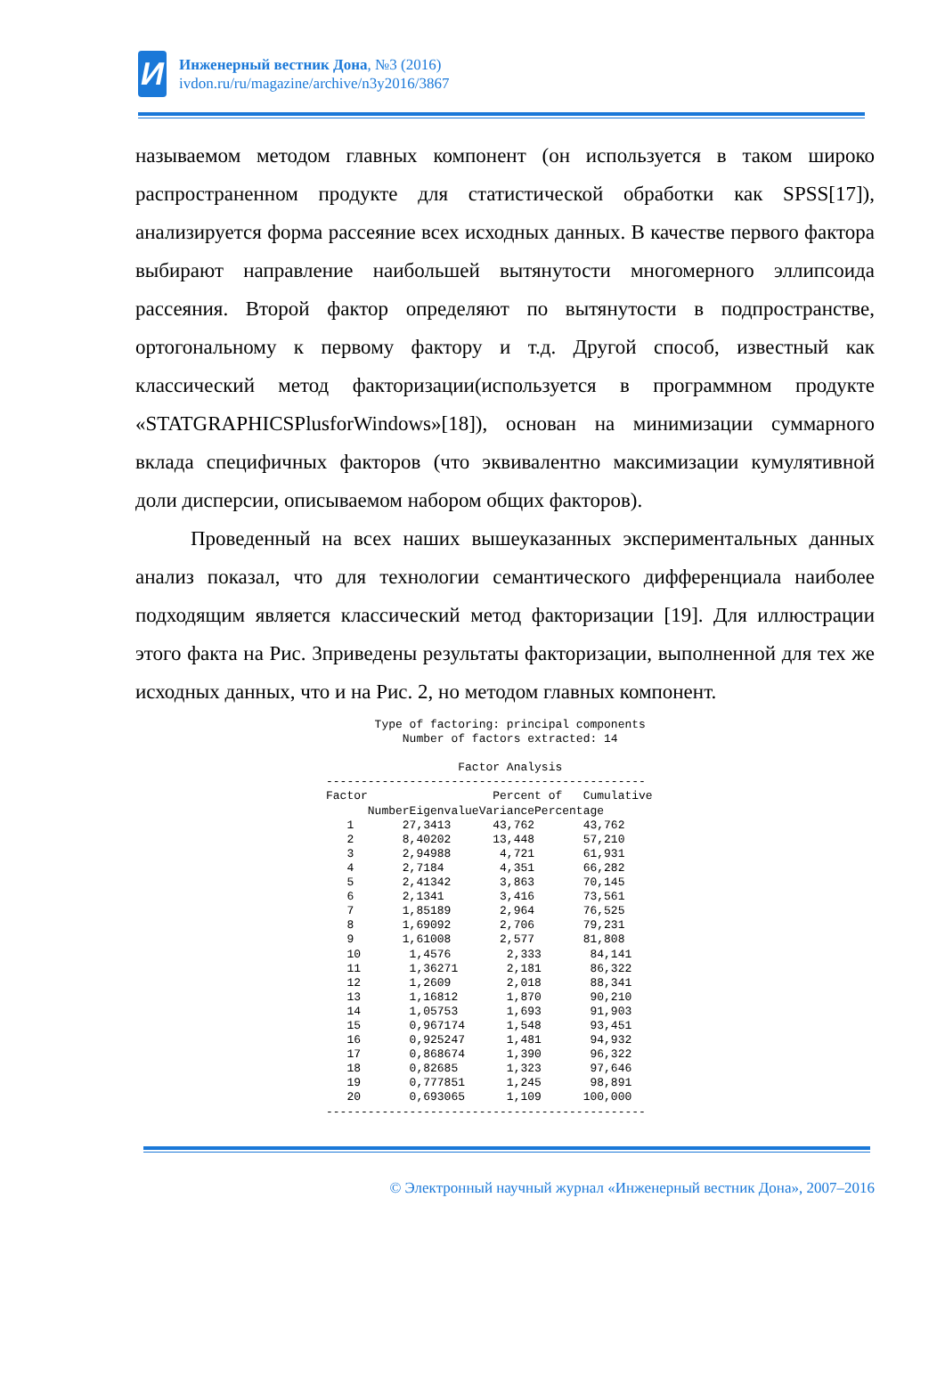И
Инженерный вестник Дона, №3 (2016)
ivdon.ru/ru/magazine/archive/n3y2016/3867
называемом методом главных компонент (он используется в таком широко распространенном продукте для статистической обработки как SPSS[17]), анализируется форма рассеяние всех исходных данных. В качестве первого фактора выбирают направление наибольшей вытянутости многомерного эллипсоида рассеяния. Второй фактор определяют по вытянутости в подпространстве, ортогональному к первому фактору и т.д. Другой способ, известный как классический метод факторизации(используется в программном продукте «STATGRAPHICSPlusforWindows»[18]), основан на минимизации суммарного вклада специфичных факторов (что эквивалентно максимизации кумулятивной доли дисперсии, описываемом набором общих факторов).
Проведенный на всех наших вышеуказанных экспериментальных данных анализ показал, что для технологии семантического дифференциала наиболее подходящим является классический метод факторизации [19]. Для иллюстрации этого факта на Рис. 3приведены результаты факторизации, выполненной для тех же исходных данных, что и на Рис. 2, но методом главных компонент.
       Type of factoring: principal components
           Number of factors extracted: 14

                   Factor Analysis
----------------------------------------------
Factor                  Percent of   Cumulative
      NumberEigenvalueVariancePercentage
   1       27,3413      43,762       43,762
   2       8,40202      13,448       57,210
   3       2,94988       4,721       61,931
   4       2,7184        4,351       66,282
   5       2,41342       3,863       70,145
   6       2,1341        3,416       73,561
   7       1,85189       2,964       76,525
   8       1,69092       2,706       79,231
   9       1,61008       2,577       81,808
   10       1,4576        2,333       84,141
   11       1,36271       2,181       86,322
   12       1,2609        2,018       88,341
   13       1,16812       1,870       90,210
   14       1,05753       1,693       91,903
   15       0,967174      1,548       93,451
   16       0,925247      1,481       94,932
   17       0,868674      1,390       96,322
   18       0,82685       1,323       97,646
   19       0,777851      1,245       98,891
   20       0,693065      1,109      100,000
----------------------------------------------
© Электронный научный журнал «Инженерный вестник Дона», 2007–2016